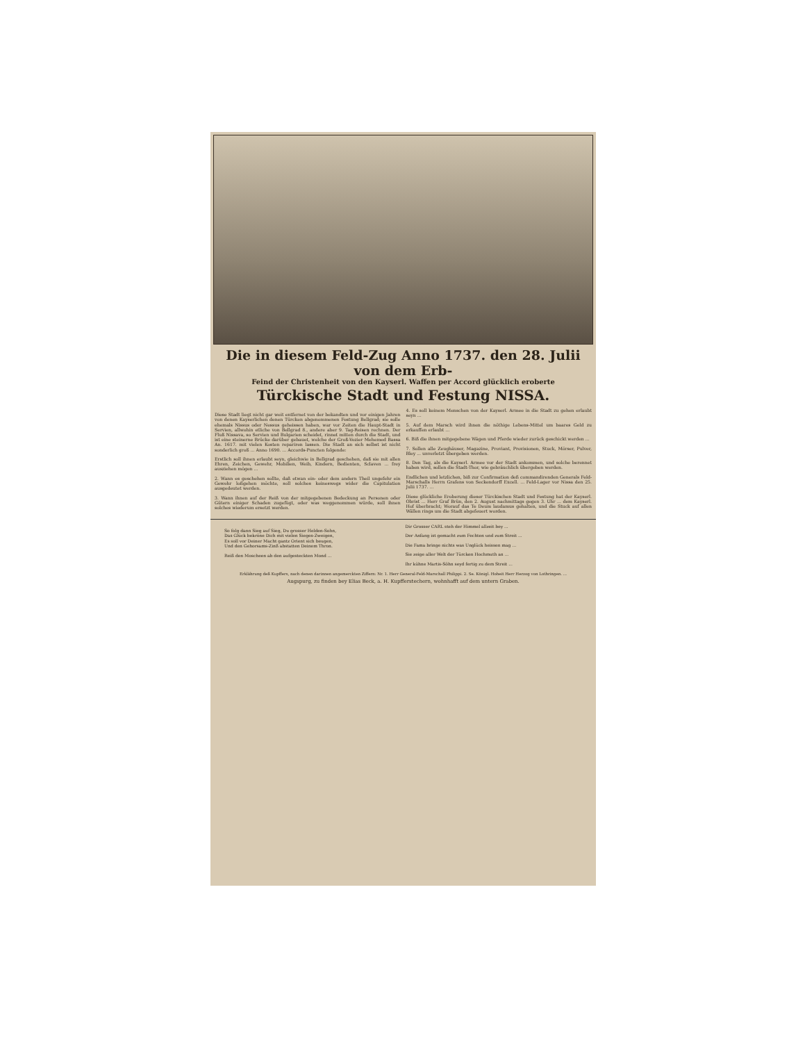Die in diesem Feld-Zug Anno 1737. den 28. Julii von dem Erb-
Feind der Christenheit von den Kayserl. Waffen per Accord glücklich eroberte
Türckische Stadt und Festung NISSA.
Diese Stadt liegt nicht gar weit entfernet von der bekandten und vor einigen Jahren von denen Kayserlichen denen Türcken abgenommenen Festung Bellgrad; sie solle ehemals Nissus oder Nessus geheissen haben, war vor Zeiten die Haupt-Stadt in Servien, allwohin etliche von Bellgrad 8., andere aber 9. Tag-Reisen rechnen. Der Fluß Nissava, so Servien und Bulgarien scheidet, rinnet mitten durch die Stadt, und ist eine steinerne Brücke darüber gebauet, welche der Groß-Vezier Mehemed Bassa An. 1617. mit vielen Kosten repariren lassen. Die Stadt an sich selbst ist nicht sonderlich groß ... Anno 1690. ... Accords-Puncten folgende:
Erstlich soll ihnen erlaubt seyn, gleichwie in Bellgrad geschehen, daß sie mit allen Ehren, Zeichen, Gewehr, Mobilien, Weib, Kindern, Bedienten, Sclaven ... frey ausziehen mögen ...
2. Wann es geschehen sollte, daß etwan ein- oder dem andern Theil ungefehr ein Gewehr loßgehen möchte, soll solches keineswegs wider die Capitulation ausgedeutet werden.
3. Wann ihnen auf der Reiß von der mitgegebenen Bedeckung an Personen oder Gütern einiger Schaden zugefügt, oder was weggenommen würde, soll ihnen solches wiederum ersetzt werden.
4. Es soll keinem Menschen von der Kayserl. Armee in die Stadt zu gehen erlaubt seyn ...
5. Auf dem Marsch wird ihnen die nöthige Lebens-Mittel um baares Geld zu erkauffen erlaubt ...
6. Biß die ihnen mitgegebene Wägen und Pferde wieder zurück geschickt werden ...
7. Sollen alle Zeughäuser, Magazine, Proviant, Provisionen, Stuck, Mörser, Pulver, Bley ... unverletzt übergeben werden.
8. Den Tag, als die Kayserl. Armee vor der Stadt ankommen, und solche berennet haben wird, sollen die Stadt-Thor, wie gebräuchlich übergeben werden.
Endlichen und letzlichen, biß zur Confirmation deß commandirenden Generals Feld-Marschalls Herrn Grafens von Seckendorff Excell. ... Feld-Lager vor Nissa den 25. Julii 1737. ...
Diese glückliche Eroberung dieser Türckischen Stadt und Festung hat der Kayserl. Obrist ... Herr Graf Brün, den 2. August nachmittags gegen 3. Uhr ... dem Kayserl. Hof überbracht; Worauf das Te Deum laudamus gehalten, und die Stuck auf allen Wällen rings um die Stadt abgefeuert worden.
So folg dann Sieg auf Sieg, Du grosser Helden-Sohn,
Das Glück bekröne Dich mit vielen Sieges-Zweigen,
Es soll vor Deiner Macht gantz Orient sich beugen,
Und den Gehorsams-Zinß abstatten Deinem Thron.
Reiß den Moscheen ab den aufgesteckten Mond ...
Dir Grosser CARL steh der Himmel allzeit bey ...
Der Anfang ist gemacht zum Fechten und zum Streit ...
Die Fama bringe nichts was Unglück heissen mag ...
Sie zeige aller Welt der Türcken Hochmuth an ...
Ihr kühne Martis-Söhn seyd fertig zu dem Streit ...
Erklährung deß Kupffers, nach denen darinnen angemerckten Ziffern: Nr. 1. Herr General-Feld-Marschall Philippi. 2. Se. Königl. Hoheit Herr Herzog von Lothringen. ...
Augspurg, zu finden bey Elias Beck, a. H. Kupfferstechern, wohnhafft auf dem untern Graben.